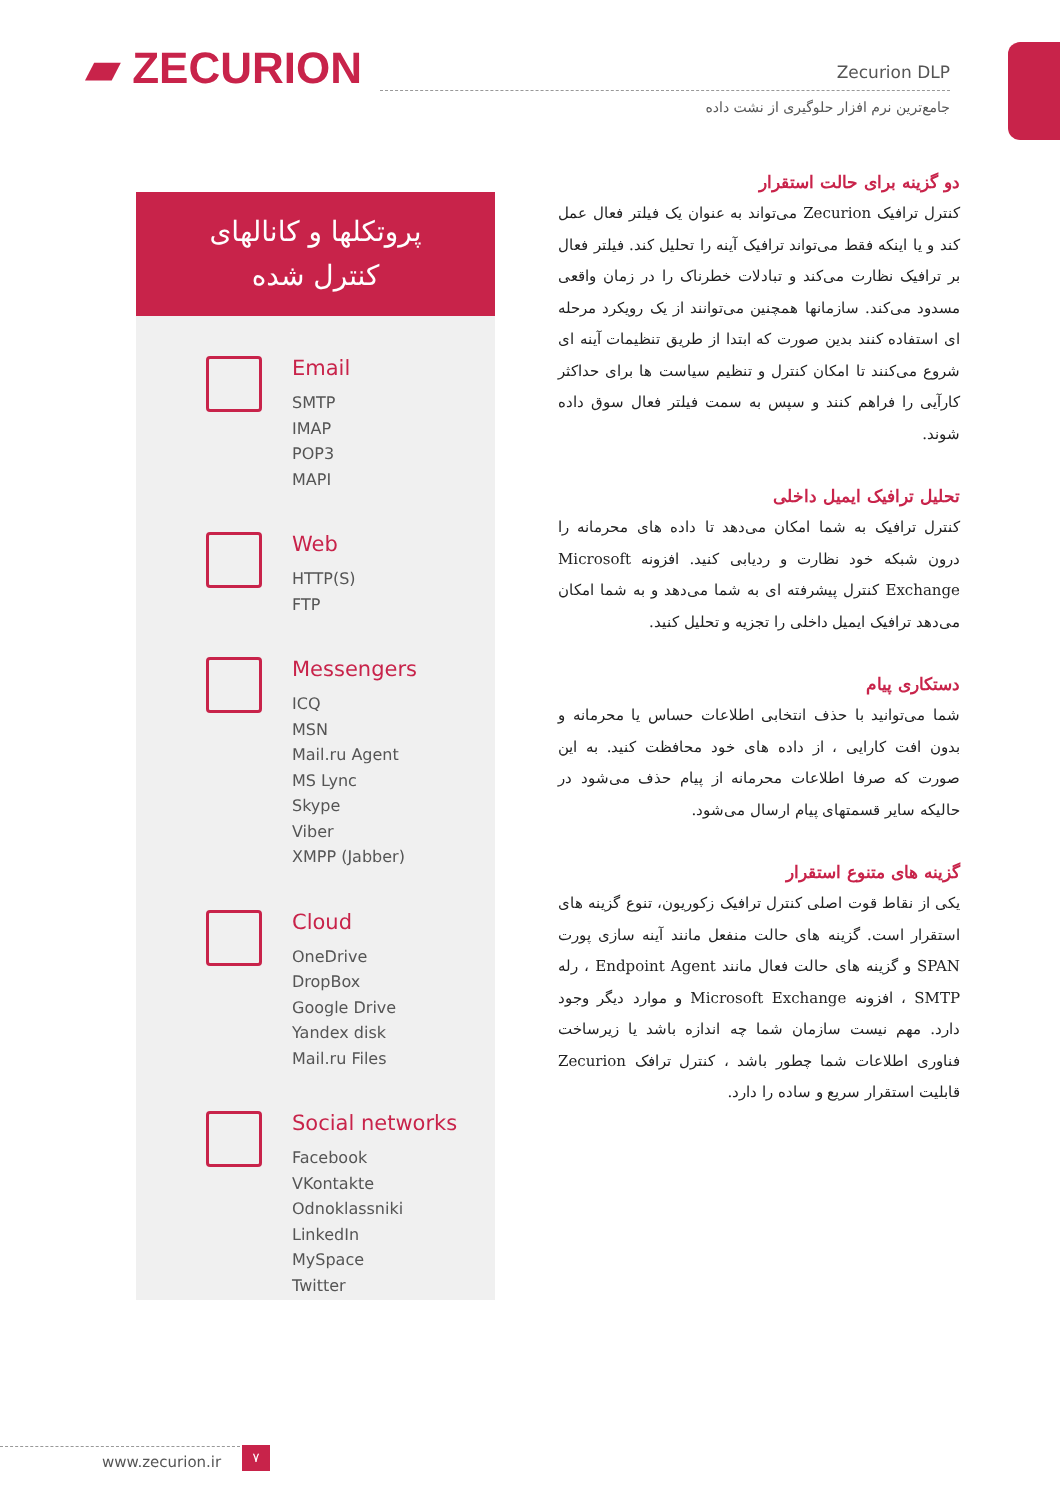▰ ZECURION
Zecurion DLP
جامع‌ترین نرم افزار حلوگیری از نشت داده
پروتکلها و کانالهای
کنترل شده
Email
SMTP
IMAP
POP3
MAPI
Web
HTTP(S)
FTP
Messengers
ICQ
MSN
Mail.ru Agent
MS Lync
Skype
Viber
XMPP (Jabber)
Cloud
OneDrive
DropBox
Google Drive
Yandex disk
Mail.ru Files
Social networks
Facebook
VKontakte
Odnoklassniki
LinkedIn
MySpace
Twitter
دو گزینه برای حالت استقرار
کنترل ترافیک Zecurion می‌تواند به عنوان یک فیلتر فعال عمل کند و یا اینکه فقط می‌تواند ترافیک آینه را تحلیل کند. فیلتر فعال بر ترافیک نظارت می‌کند و تبادلات خطرناک را در زمان واقعی مسدود می‌کند. سازمانها همچنین می‌توانند از یک رویکرد مرحله ای استفاده کنند بدین صورت که ابتدا از طریق تنظیمات آینه ای شروع می‌کنند تا امکان کنترل و تنظیم سیاست ها برای حداکثر کارآیی را فراهم کنند و سپس به سمت فیلتر فعال سوق داده شوند.
تحلیل ترافیک ایمیل داخلی
کنترل ترافیک به شما امکان می‌دهد تا داده های محرمانه را درون شبکه خود نظارت و ردیابی کنید. افزونه Microsoft Exchange کنترل پیشرفته ای به شما می‌دهد و به شما امکان می‌دهد ترافیک ایمیل داخلی را تجزیه و تحلیل کنید.
دستکاری پیام
شما می‌توانید با حذف انتخابی اطلاعات حساس یا محرمانه و بدون افت کارایی ، از داده های خود محافظت کنید. به این صورت که صرفا اطلاعات محرمانه از پیام حذف می‌شود در حالیکه سایر قسمتهای پیام ارسال می‌شود.
گزینه های متنوع استقرار
یکی از نقاط قوت اصلی کنترل ترافیک زکوریون، تنوع گزینه های استقرار است. گزینه های حالت منفعل مانند آینه سازی پورت SPAN و گزینه های حالت فعال مانند Endpoint Agent ، رله SMTP ، افزونه Microsoft Exchange و موارد دیگر وجود دارد. مهم نیست سازمان شما چه اندازه باشد یا زیرساخت فناوری اطلاعات شما چطور باشد ، کنترل ترافک Zecurion قابلیت استقرار سریع و ساده را دارد.
www.zecurion.ir
۷